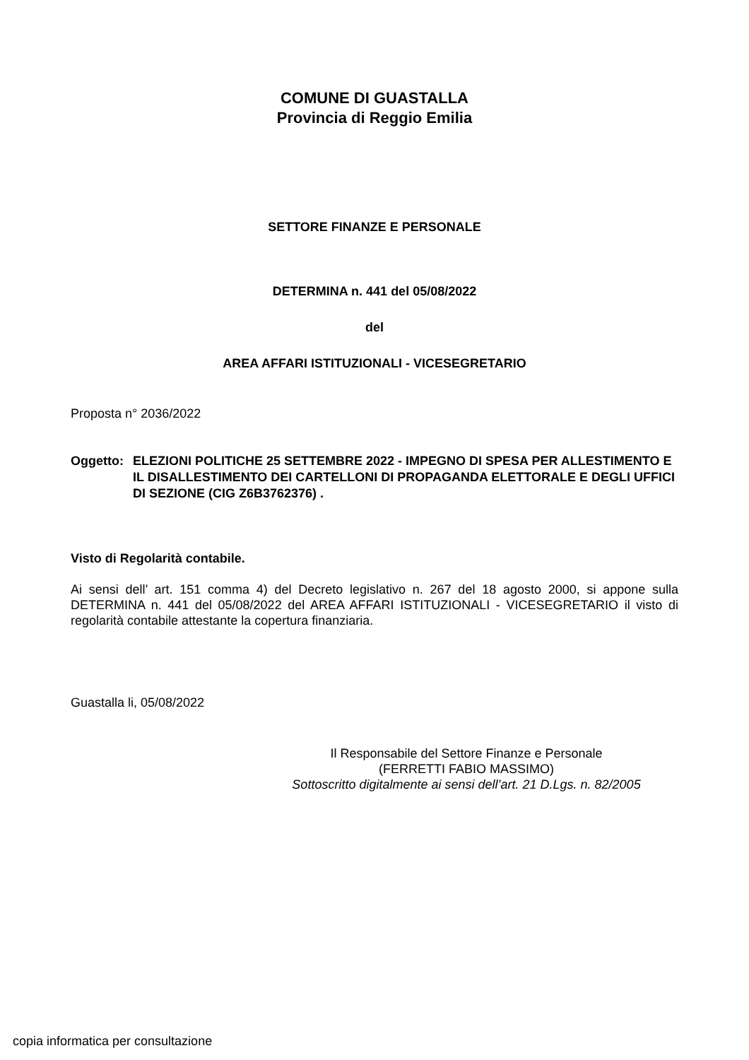COMUNE DI GUASTALLA
Provincia di Reggio Emilia
SETTORE FINANZE E PERSONALE
DETERMINA n. 441 del 05/08/2022
del
AREA AFFARI ISTITUZIONALI - VICESEGRETARIO
Proposta n° 2036/2022
Oggetto: ELEZIONI POLITICHE 25 SETTEMBRE 2022 - IMPEGNO DI SPESA PER ALLESTIMENTO E IL DISALLESTIMENTO DEI CARTELLONI DI PROPAGANDA ELETTORALE E DEGLI UFFICI DI SEZIONE (CIG Z6B3762376) .
Visto di Regolarità contabile.
Ai sensi dell’ art. 151 comma 4) del Decreto legislativo n. 267 del 18 agosto 2000, si appone sulla DETERMINA n. 441 del 05/08/2022 del AREA AFFARI ISTITUZIONALI - VICESEGRETARIO il visto di regolarità contabile attestante la copertura finanziaria.
Guastalla li, 05/08/2022
Il Responsabile del Settore Finanze e Personale
(FERRETTI FABIO MASSIMO)
Sottoscritto digitalmente ai sensi dell’art. 21 D.Lgs. n. 82/2005
copia informatica per consultazione